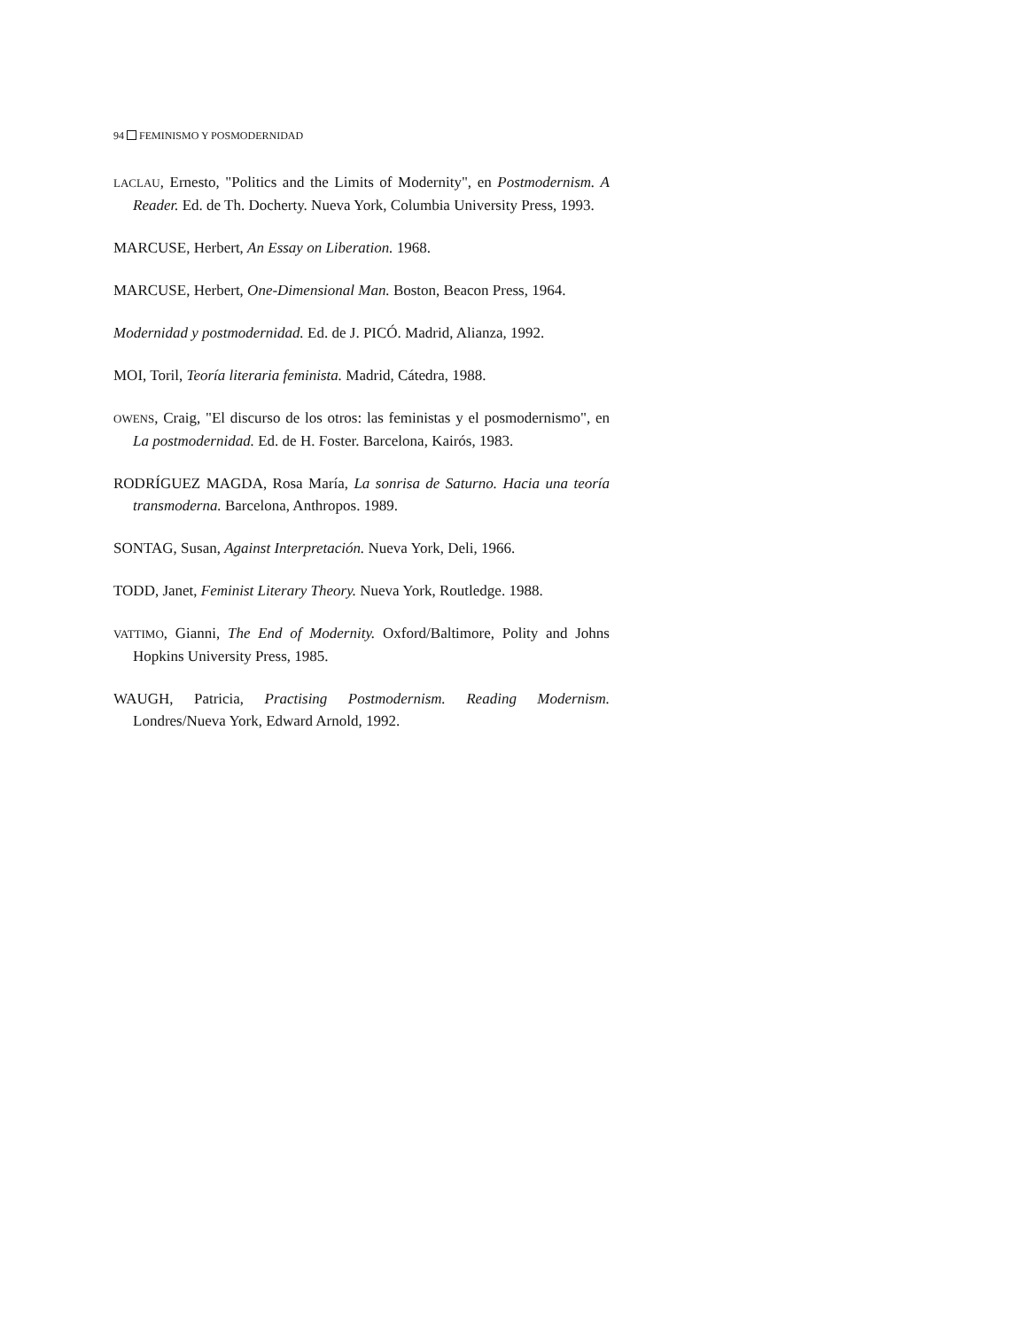94 FEMINISMO Y POSMODERNIDAD
LACLAU, Ernesto, "Politics and the Limits of Modernity", en Postmodernism. A Reader. Ed. de Th. Docherty. Nueva York, Columbia University Press, 1993.
MARCUSE, Herbert, An Essay on Liberation. 1968.
MARCUSE, Herbert, One-Dimensional Man. Boston, Beacon Press, 1964.
Modernidad y postmodernidad. Ed. de J. PICÓ. Madrid, Alianza, 1992.
MOI, Toril, Teoría literaria feminista. Madrid, Cátedra, 1988.
OWENS, Craig, "El discurso de los otros: las feministas y el posmodernismo", en La postmodernidad. Ed. de H. Foster. Barcelona, Kairós, 1983.
RODRÍGUEZ MAGDA, Rosa María, La sonrisa de Saturno. Hacia una teoría transmoderna. Barcelona, Anthropos. 1989.
SONTAG, Susan, Against Interpretación. Nueva York, Deli, 1966.
TODD, Janet, Feminist Literary Theory. Nueva York, Routledge. 1988.
VATTIMO, Gianni, The End of Modernity. Oxford/Baltimore, Polity and Johns Hopkins University Press, 1985.
WAUGH, Patricia, Practising Postmodernism. Reading Modernism. Londres/Nueva York, Edward Arnold, 1992.